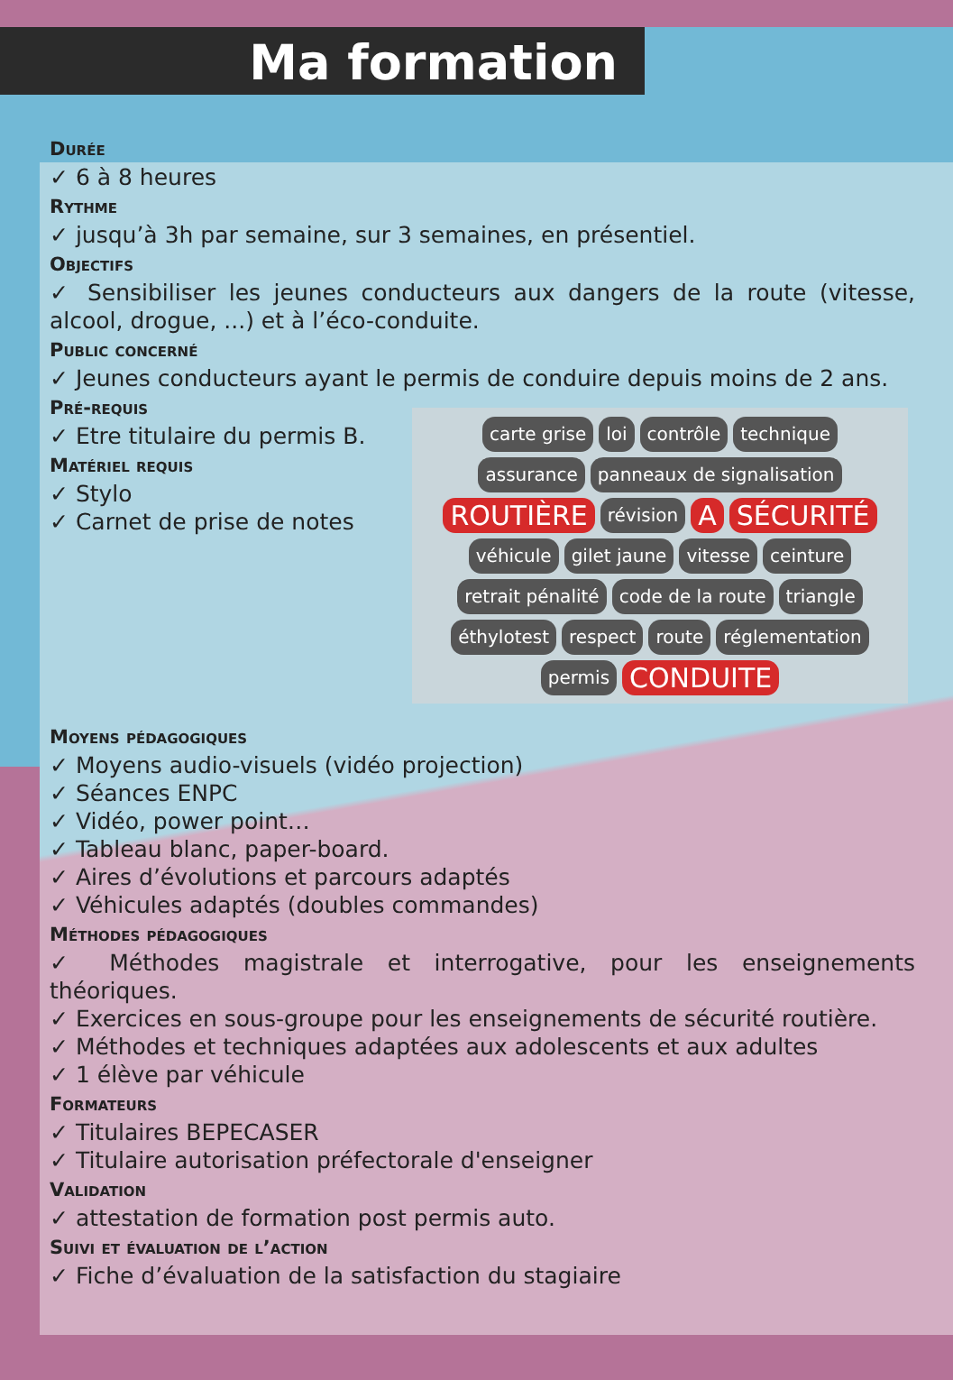Ma formation
Durée
✓ 6 à 8 heures
Rythme
✓ jusqu’à 3h par semaine, sur 3 semaines, en présentiel.
Objectifs
✓ Sensibiliser les jeunes conducteurs aux dangers de la route (vitesse, alcool, drogue, ...) et à l’éco-conduite.
Public concerné
✓ Jeunes conducteurs ayant le permis de conduire depuis moins de 2 ans.
Pré-requis
✓ Etre titulaire du permis B.
Matériel requis
carte grise loi contrôle technique assurance panneaux de signalisation ROUTIÈRE révision A SÉCURITÉ véhicule gilet jaune vitesse ceinture retrait pénalité code de la route triangle éthylotest respect route réglementation permis CONDUITE
✓ Stylo
✓ Carnet de prise de notes
Moyens pédagogiques
✓ Moyens audio-visuels (vidéo projection)
✓ Séances ENPC
✓ Vidéo, power point…
✓ Tableau blanc, paper-board.
✓ Aires d’évolutions et parcours adaptés
✓ Véhicules adaptés (doubles commandes)
Méthodes pédagogiques
✓ Méthodes magistrale et interrogative, pour les enseignements théoriques.
✓ Exercices en sous-groupe pour les enseignements de sécurité routière.
✓ Méthodes et techniques adaptées aux adolescents et aux adultes
✓ 1 élève par véhicule
Formateurs
✓ Titulaires BEPECASER
✓ Titulaire autorisation préfectorale d'enseigner
Validation
✓ attestation de formation post permis auto.
Suivi et évaluation de l’action
✓ Fiche d’évaluation de la satisfaction du stagiaire